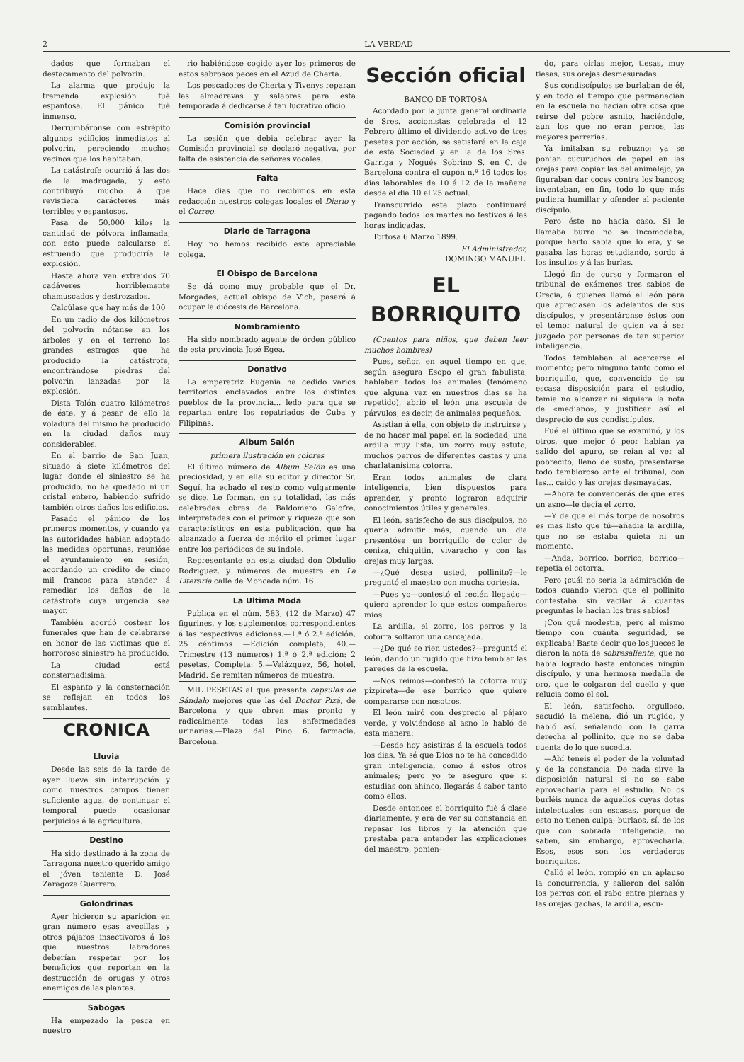2 LA VERDAD
dados que formaban el destacamento del polvorin.
La alarma que produjo la tremenda explosión fuè espantosa. El pánico fuè inmenso.
Derrumbáronse con estrépito algunos edificios inmediatos al polvorin, pereciendo muchos vecinos que los habitaban.
La catástrofe ocurrió á las dos de la madrugada, y esto contribuyó mucho á que revistiera carácteres más terribles y espantosos.
Pasa de 50.000 kilos la cantidad de pólvora inflamada, con esto puede calcularse el estruendo que produciría la explosión.
Hasta ahora van extraidos 70 cadáveres horriblemente chamuscados y destrozados.
Calcúlase que hay más de 100
En un radio de dos kilómetros del polvorin nótanse en los árboles y en el terreno los grandes estragos que ha producido la catástrofe, encontrándose piedras del polvorin lanzadas por la explosión.
Dista Tolón cuatro kilómetros de éste, y á pesar de ello la voladura del mismo ha producido en la ciudad daños muy considerables.
En el barrio de San Juan, situado á siete kilómetros del lugar donde el siniestro se ha producido, no ha quedado ni un cristal entero, habiendo sufrido también otros daños los edificios.
Pasado el pánico de los primeros momentos, y cuando ya las autoridades habian adoptado las medidas oportunas, reunióse el ayuntamiento en sesión, acordando un crédito de cinco mil francos para atender á remediar los daños de la catástrofe cuya urgencia sea mayor.
También acordó costear los funerales que han de celebrarse en honor de las victimas que el horroroso siniestro ha producido.
La ciudad está consternadisima.
El espanto y la consternación se reflejan en todos los semblantes.
CRONICA
Lluvia
Desde las seis de la tarde de ayer llueve sin interrupción y como nuestros campos tienen suficiente agua, de continuar el temporal puede ocasionar perjuicios á la agricultura.
Destino
Ha sido destinado á la zona de Tarragona nuestro querido amigo el jóven teniente D. José Zaragoza Guerrero.
Golondrinas
Ayer hicieron su aparición en gran número esas avecillas y otros pájaros insectivoros á los que nuestros labradores deberían respetar por los beneficios que reportan en la destrucción de orugas y otros enemigos de las plantas.
Sabogas
Ha empezado la pesca en nuestro
rio habiéndose cogido ayer los primeros de estos sabrosos peces en el Azud de Cherta.
Los pescadores de Cherta y Tivenys reparan las almadravas y salabres para esta temporada á dedicarse á tan lucrativo oficio.
Comisión provincial
La sesión que debia celebrar ayer la Comisión provincial se declaró negativa, por falta de asistencia de señores vocales.
Falta
Hace dias que no recibimos en esta redacción nuestros colegas locales el Diario y el Correo.
Diario de Tarragona
Hoy no hemos recibido este apreciable colega.
El Obispo de Barcelona
Se dá como muy probable que el Dr. Morgades, actual obispo de Vich, pasará á ocupar la diócesis de Barcelona.
Nombramiento
Ha sido nombrado agente de órden público de esta provincia José Egea.
Donativo
La emperatriz Eugenia ha cedido varios territorios enclavados entre los distintos pueblos de la provincia... ledo para que se repartan entre los repatriados de Cuba y Filipinas.
Album Salón
primera ilustración en colores
El último número de Album Salón es una preciosidad, y en ella su editor y director Sr. Seguí, ha echado el resto como vulgarmente se dice. Le forman, en su totalidad, las más celebradas obras de Baldomero Galofre, interpretadas con el primor y riqueza que son característicos en esta publicación, que ha alcanzado á fuerza de mérito el primer lugar entre los periódicos de su indole.
Representante en esta ciudad don Obdulio Rodriguez, y números de muestra en La Literaria calle de Moncada núm. 16
La Ultima Moda
Publica en el núm. 583, (12 de Marzo) 47 figurines, y los suplementos correspondientes á las respectivas ediciones.—1.ª ó 2.ª edición, 25 céntimos —Edición completa, 40.—Trimestre (13 números) 1.ª ó 2.ª edición: 2 pesetas. Completa: 5.—Velázquez, 56, hotel, Madrid. Se remiten números de muestra.
MIL PESETAS al que presente capsulas de Sándalo mejores que las del Doctor Pizá, de Barcelona y que obren mas pronto y radicalmente todas las enfermedades urinarias.—Plaza del Pino 6, farmacia, Barcelona.
Sección oficial
BANCO DE TORTOSA
Acordado por la junta general ordinaria de Sres. accionistas celebrada el 12 Febrero último el dividendo activo de tres pesetas por acción, se satisfará en la caja de esta Sociedad y en la de los Sres. Garriga y Nogués Sobrino S. en C. de Barcelona contra el cupón n.º 16 todos los dias laborables de 10 á 12 de la mañana desde el dia 10 al 25 actual.
Transcurrido este plazo continuará pagando todos los martes no festivos á las horas indicadas.
Tortosa 6 Marzo 1899.
El Administrador,
DOMINGO MANUEL.
EL BORRIQUITO
(Cuentos para niños, que deben leer muchos hombres)
Pues, señor, en aquel tiempo en que, según asegura Esopo el gran fabulista, hablaban todos los animales (fenómeno que alguna vez en nuestros dias se ha repetido), abrió el león una escuela de párvulos, es decir, de animales pequeños.
Asistian á ella, con objeto de instruirse y de no hacer mal papel en la sociedad, una ardilla muy lista, un zorro muy astuto, muchos perros de diferentes castas y una charlatanísima cotorra.
Eran todos animales de clara inteligencia, bien dispuestos para aprender, y pronto lograron adquirir conocimientos útiles y generales.
El león, satisfecho de sus discípulos, no queria admitir más, cuando un dia presentóse un borriquillo de color de ceniza, chiquitin, vivaracho y con las orejas muy largas.
—¿Qué desea usted, pollinito?—le preguntó el maestro con mucha cortesía.
—Pues yo—contestó el recién llegado—quiero aprender lo que estos compañeros mios.
La ardilla, el zorro, los perros y la cotorra soltaron una carcajada.
—¿De qué se rien ustedes?—preguntó el león, dando un rugido que hizo temblar las paredes de la escuela.
—Nos reimos—contestó la cotorra muy pizpireta—de ese borrico que quiere compararse con nosotros.
El león miró con desprecio al pájaro verde, y volviéndose al asno le habló de esta manera:
—Desde hoy asistirás á la escuela todos los dias. Ya sé que Dios no te ha concedido gran inteligencia, como á estos otros animales; pero yo te aseguro que si estudias con ahinco, llegarás á saber tanto como ellos.
Desde entonces el borriquito fuè á clase diariamente, y era de ver su constancia en repasar los libros y la atención que prestaba para entender las explicaciones del maestro, ponien-
do, para oirlas mejor, tiesas, muy tiesas, sus orejas desmesuradas.
Sus condiscípulos se burlaban de él, y en todo el tiempo que permanecian en la escuela no hacian otra cosa que reirse del pobre asnito, haciéndole, aun los que no eran perros, las mayores perrerias.
Ya imitaban su rebuzno; ya se ponian cucuruchos de papel en las orejas para copiar las del animalejo; ya figuraban dar coces contra los bancos; inventaban, en fin, todo lo que más pudiera humillar y ofender al paciente discípulo.
Pero éste no hacia caso. Si le llamaba burro no se incomodaba, porque harto sabia que lo era, y se pasaba las horas estudiando, sordo á los insultos y á las burlas.
Llegó fin de curso y formaron el tribunal de exámenes tres sabios de Grecia, á quienes llamó el león para que apreciasen los adelantos de sus discípulos, y presentáronse éstos con el temor natural de quien va á ser juzgado por personas de tan superior inteligencia.
Todos temblaban al acercarse el momento; pero ninguno tanto como el borriquillo, que, convencido de su escasa disposición para el estudio, temia no alcanzar ni siquiera la nota de «mediano», y justificar así el desprecio de sus condiscípulos.
Fué el último que se examinó, y los otros, que mejor ó peor habian ya salido del apuro, se reian al ver al pobrecito, lleno de susto, presentarse todo tembloroso ante el tribunal, con las... caido y las orejas desmayadas.
—Ahora te convencerás de que eres un asno—le decia el zorro.
—Y de que el más torpe de nosotros es mas listo que tú—añadia la ardilla, que no se estaba quieta ni un momento.
—Anda, borrico, borrico, borrico—repetia el cotorra.
Pero ¡cuál no seria la admiración de todos cuando vieron que el pollinito contestaba sin vacilar á cuantas preguntas le hacian los tres sabios!
¡Con qué modestia, pero al mismo tiempo con cuánta seguridad, se explicaba! Baste decir que los jueces le dieron la nota de sobresaliente, que no habia logrado hasta entonces ningún discípulo, y una hermosa medalla de oro, que le colgaron del cuello y que relucia como el sol.
El león, satisfecho, orgulloso, sacudió la melena, dió un rugido, y habló así, señalando con la garra derecha al pollinito, que no se daba cuenta de lo que sucedia.
—Ahí teneis el poder de la voluntad y de la constancia. De nada sirve la disposición natural si no se sabe aprovecharla para el estudio. No os burléis nunca de aquellos cuyas dotes intelectuales son escasas, porque de esto no tienen culpa; burlaos, sí, de los que con sobrada inteligencia, no saben, sin embargo, aprovecharla. Esos, esos son los verdaderos borriquitos.
Calló el león, rompió en un aplauso la concurrencia, y salieron del salón los perros con el rabo entre piernas y las orejas gachas, la ardilla, escu-